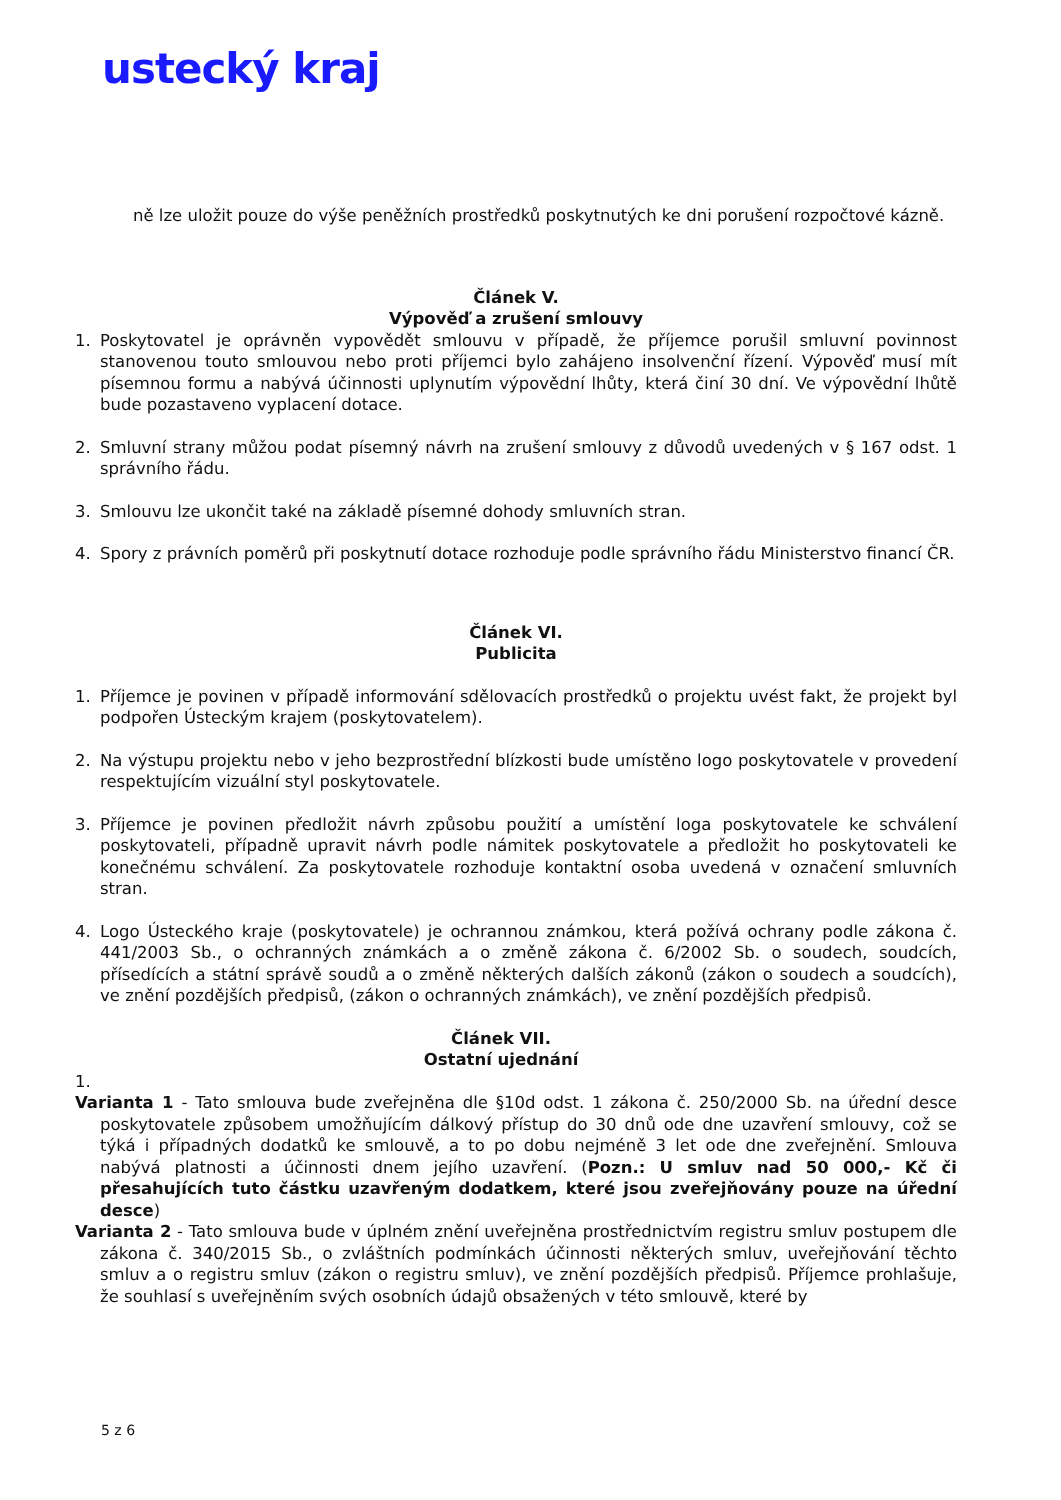ustecký kraj
ně lze uložit pouze do výše peněžních prostředků poskytnutých ke dni porušení rozpočtové kázně.
Článek V.
Výpověď a zrušení smlouvy
1. Poskytovatel je oprávněn vypovědět smlouvu v případě, že příjemce porušil smluvní povinnost stanovenou touto smlouvou nebo proti příjemci bylo zahájeno insolvenční řízení. Výpověď musí mít písemnou formu a nabývá účinnosti uplynutím výpovědní lhůty, která činí 30 dní. Ve výpovědní lhůtě bude pozastaveno vyplacení dotace.
2. Smluvní strany můžou podat písemný návrh na zrušení smlouvy z důvodů uvedených v § 167 odst. 1 správního řádu.
3. Smlouvu lze ukončit také na základě písemné dohody smluvních stran.
4. Spory z právních poměrů při poskytnutí dotace rozhoduje podle správního řádu Ministerstvo financí ČR.
Článek VI.
Publicita
1. Příjemce je povinen v případě informování sdělovacích prostředků o projektu uvést fakt, že projekt byl podpořen Ústeckým krajem (poskytovatelem).
2. Na výstupu projektu nebo v jeho bezprostřední blízkosti bude umístěno logo poskytovatele v provedení respektujícím vizuální styl poskytovatele.
3. Příjemce je povinen předložit návrh způsobu použití a umístění loga poskytovatele ke schválení poskytovateli, případně upravit návrh podle námitek poskytovatele a předložit ho poskytovateli ke konečnému schválení. Za poskytovatele rozhoduje kontaktní osoba uvedená v označení smluvních stran.
4. Logo Ústeckého kraje (poskytovatele) je ochrannou známkou, která požívá ochrany podle zákona č. 441/2003 Sb., o ochranných známkách a o změně zákona č. 6/2002 Sb. o soudech, soudcích, přísedících a státní správě soudů a o změně některých dalších zákonů (zákon o soudech a soudcích), ve znění pozdějších předpisů, (zákon o ochranných známkách), ve znění pozdějších předpisů.
Článek VII.
Ostatní ujednání
1.
Varianta 1 - Tato smlouva bude zveřejněna dle §10d odst. 1 zákona č. 250/2000 Sb. na úřední desce poskytovatele způsobem umožňujícím dálkový přístup do 30 dnů ode dne uzavření smlouvy, což se týká i případných dodatků ke smlouvě, a to po dobu nejméně 3 let ode dne zveřejnění. Smlouva nabývá platnosti a účinnosti dnem jejího uzavření. (Pozn.: U smluv nad 50 000,- Kč či přesahujících tuto částku uzavřeným dodatkem, které jsou zveřejňovány pouze na úřední desce)
Varianta 2 - Tato smlouva bude v úplném znění uveřejněna prostřednictvím registru smluv postupem dle zákona č. 340/2015 Sb., o zvláštních podmínkách účinnosti některých smluv, uveřejňování těchto smluv a o registru smluv (zákon o registru smluv), ve znění pozdějších předpisů. Příjemce prohlašuje, že souhlasí s uveřejněním svých osobních údajů obsažených v této smlouvě, které by
5 z 6